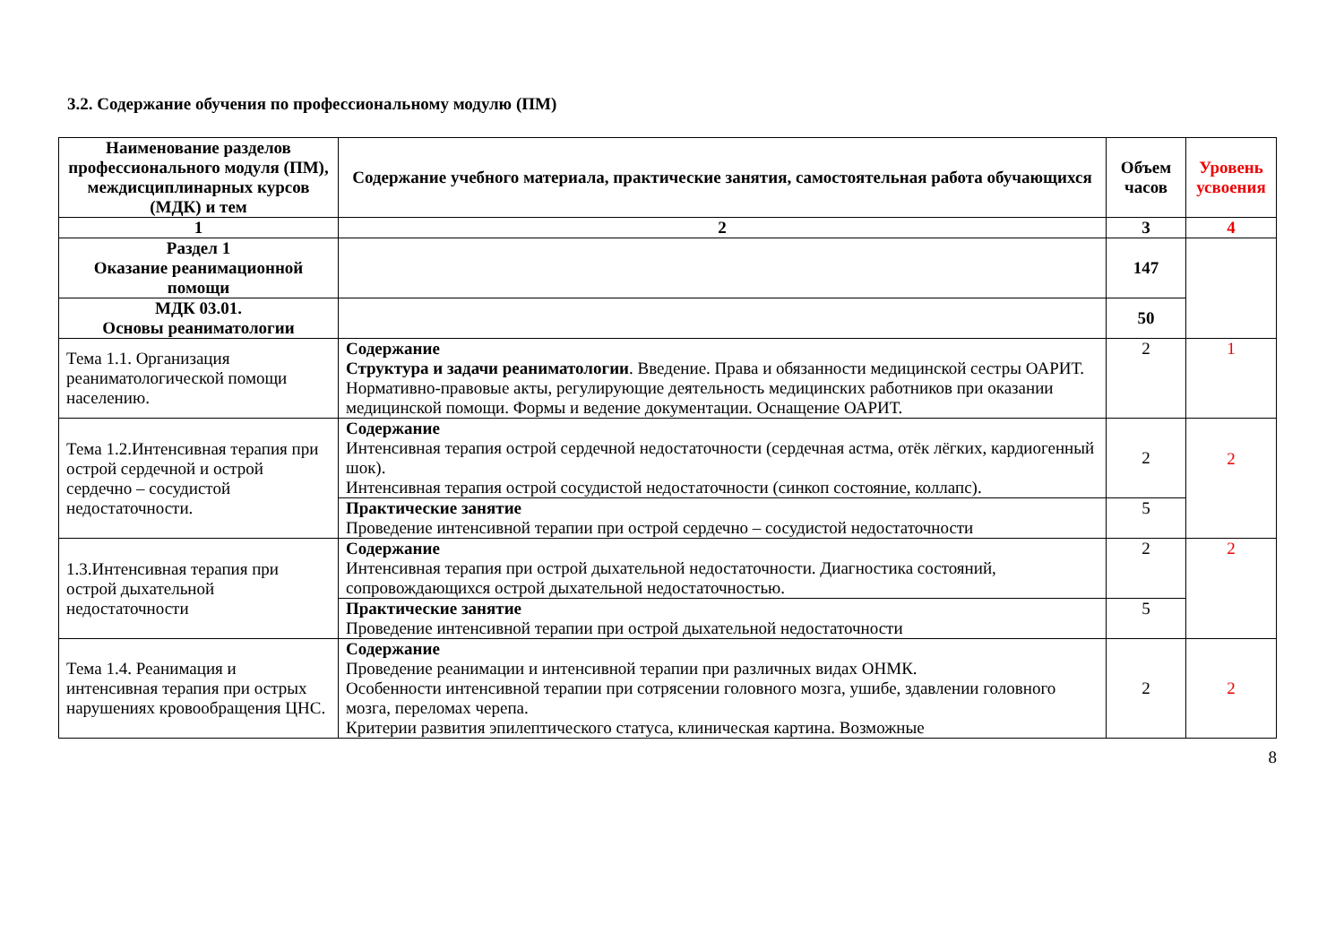3.2. Содержание обучения по профессиональному модулю (ПМ)
| Наименование разделов профессионального модуля (ПМ), междисциплинарных курсов (МДК) и тем | Содержание учебного материала, практические занятия, самостоятельная работа обучающихся | Объем часов | Уровень усвоения |
| --- | --- | --- | --- |
| 1 | 2 | 3 | 4 |
| Раздел 1 Оказание реанимационной помощи | | 147 | |
| МДК 03.01. Основы реаниматологии | | 50 | |
| Тема 1.1. Организация реаниматологической помощи населению. | Содержание Структура и задачи реаниматологии . Введение. Права и обязанности медицинской сестры ОАРИТ. Нормативно-правовые акты, регулирующие деятельность медицинских работников при оказании медицинской помощи. Формы и ведение документации. Оснащение ОАРИТ. | 2 | 1 |
| Тема 1.2.Интенсивная терапия при острой сердечной и острой сердечно – сосудистой недостаточности. | Содержание Интенсивная терапия острой сердечной недостаточности (сердечная астма, отёк лёгких, кардиогенный шок). Интенсивная терапия острой сосудистой недостаточности (синкоп состояние, коллапс). | 2 | 2 |
| | Практические занятие Проведение интенсивной терапии при острой сердечно – сосудистой недостаточности | 5 | |
| 1.3.Интенсивная терапия при острой дыхательной недостаточности | Содержание Интенсивная терапия при острой дыхательной недостаточности. Диагностика состояний, сопровождающихся острой дыхательной недостаточностью. | 2 | 2 |
| | Практические занятие Проведение интенсивной терапии при острой дыхательной недостаточности | 5 | |
| Тема 1.4. Реанимация и интенсивная терапия при острых нарушениях кровообращения ЦНС. | Содержание Проведение реанимации и интенсивной терапии при различных видах ОНМК. Особенности интенсивной терапии при сотрясении головного мозга, ушибе, здавлении головного мозга, переломах черепа. Критерии развития эпилептического статуса, клиническая картина. Возможные | 2 | 2 |
8